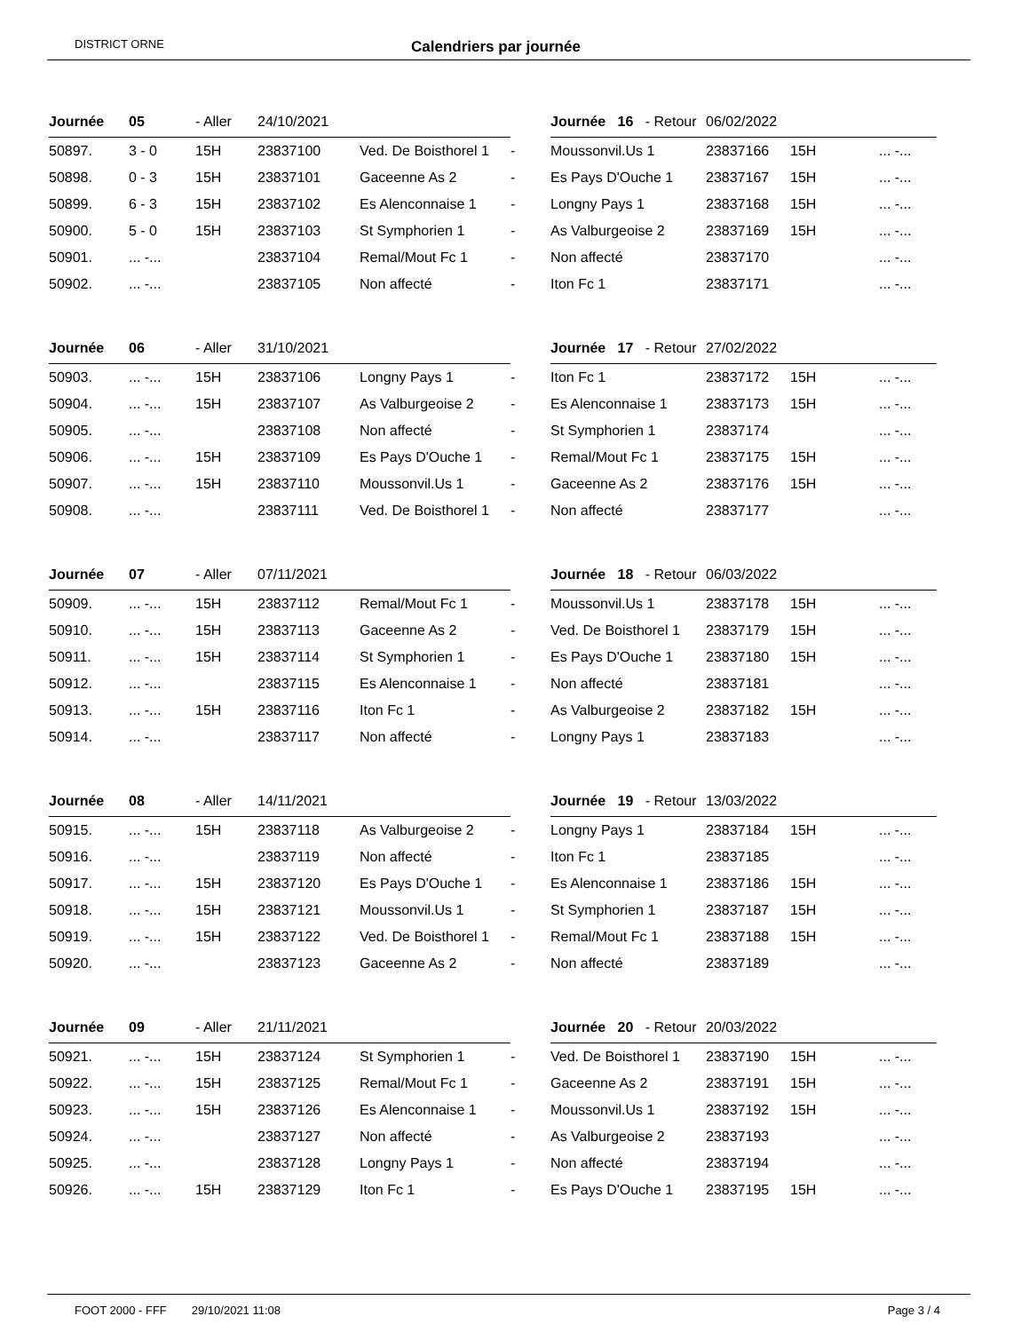DISTRICT ORNE Calendriers par journée
| Journée | 05 | - Aller | 24/10/2021 | | | Journée 16 - Retour | 06/02/2022 | | |
| --- | --- | --- | --- | --- | --- | --- | --- | --- | --- |
| 50897. | 3 - 0 | 15H | 23837100 | Ved. De Boisthorel 1 | - | Moussonvil.Us 1 | 23837166 | 15H | ... -... |
| 50898. | 0 - 3 | 15H | 23837101 | Gaceenne As 2 | - | Es Pays D'Ouche 1 | 23837167 | 15H | ... -... |
| 50899. | 6 - 3 | 15H | 23837102 | Es Alenconnaise 1 | - | Longny Pays 1 | 23837168 | 15H | ... -... |
| 50900. | 5 - 0 | 15H | 23837103 | St Symphorien 1 | - | As Valburgeoise 2 | 23837169 | 15H | ... -... |
| 50901. | ... -... | | 23837104 | Remal/Mout Fc 1 | - | Non affecté | 23837170 | | ... -... |
| 50902. | ... -... | | 23837105 | Non affecté | - | Iton Fc 1 | 23837171 | | ... -... |
| Journée | 06 | - Aller | 31/10/2021 | | | Journée 17 - Retour | 27/02/2022 | | |
| --- | --- | --- | --- | --- | --- | --- | --- | --- | --- |
| 50903. | ... -... | 15H | 23837106 | Longny Pays 1 | - | Iton Fc 1 | 23837172 | 15H | ... -... |
| 50904. | ... -... | 15H | 23837107 | As Valburgeoise 2 | - | Es Alenconnaise 1 | 23837173 | 15H | ... -... |
| 50905. | ... -... | | 23837108 | Non affecté | - | St Symphorien 1 | 23837174 | | ... -... |
| 50906. | ... -... | 15H | 23837109 | Es Pays D'Ouche 1 | - | Remal/Mout Fc 1 | 23837175 | 15H | ... -... |
| 50907. | ... -... | 15H | 23837110 | Moussonvil.Us 1 | - | Gaceenne As 2 | 23837176 | 15H | ... -... |
| 50908. | ... -... | | 23837111 | Ved. De Boisthorel 1 | - | Non affecté | 23837177 | | ... -... |
| Journée | 07 | - Aller | 07/11/2021 | | | Journée 18 - Retour | 06/03/2022 | | |
| --- | --- | --- | --- | --- | --- | --- | --- | --- | --- |
| 50909. | ... -... | 15H | 23837112 | Remal/Mout Fc 1 | - | Moussonvil.Us 1 | 23837178 | 15H | ... -... |
| 50910. | ... -... | 15H | 23837113 | Gaceenne As 2 | - | Ved. De Boisthorel 1 | 23837179 | 15H | ... -... |
| 50911. | ... -... | 15H | 23837114 | St Symphorien 1 | - | Es Pays D'Ouche 1 | 23837180 | 15H | ... -... |
| 50912. | ... -... | | 23837115 | Es Alenconnaise 1 | - | Non affecté | 23837181 | | ... -... |
| 50913. | ... -... | 15H | 23837116 | Iton Fc 1 | - | As Valburgeoise 2 | 23837182 | 15H | ... -... |
| 50914. | ... -... | | 23837117 | Non affecté | - | Longny Pays 1 | 23837183 | | ... -... |
| Journée | 08 | - Aller | 14/11/2021 | | | Journée 19 - Retour | 13/03/2022 | | |
| --- | --- | --- | --- | --- | --- | --- | --- | --- | --- |
| 50915. | ... -... | 15H | 23837118 | As Valburgeoise 2 | - | Longny Pays 1 | 23837184 | 15H | ... -... |
| 50916. | ... -... | | 23837119 | Non affecté | - | Iton Fc 1 | 23837185 | | ... -... |
| 50917. | ... -... | 15H | 23837120 | Es Pays D'Ouche 1 | - | Es Alenconnaise 1 | 23837186 | 15H | ... -... |
| 50918. | ... -... | 15H | 23837121 | Moussonvil.Us 1 | - | St Symphorien 1 | 23837187 | 15H | ... -... |
| 50919. | ... -... | 15H | 23837122 | Ved. De Boisthorel 1 | - | Remal/Mout Fc 1 | 23837188 | 15H | ... -... |
| 50920. | ... -... | | 23837123 | Gaceenne As 2 | - | Non affecté | 23837189 | | ... -... |
| Journée | 09 | - Aller | 21/11/2021 | | | Journée 20 - Retour | 20/03/2022 | | |
| --- | --- | --- | --- | --- | --- | --- | --- | --- | --- |
| 50921. | ... -... | 15H | 23837124 | St Symphorien 1 | - | Ved. De Boisthorel 1 | 23837190 | 15H | ... -... |
| 50922. | ... -... | 15H | 23837125 | Remal/Mout Fc 1 | - | Gaceenne As 2 | 23837191 | 15H | ... -... |
| 50923. | ... -... | 15H | 23837126 | Es Alenconnaise 1 | - | Moussonvil.Us 1 | 23837192 | 15H | ... -... |
| 50924. | ... -... | | 23837127 | Non affecté | - | As Valburgeoise 2 | 23837193 | | ... -... |
| 50925. | ... -... | | 23837128 | Longny Pays 1 | - | Non affecté | 23837194 | | ... -... |
| 50926. | ... -... | 15H | 23837129 | Iton Fc 1 | - | Es Pays D'Ouche 1 | 23837195 | 15H | ... -... |
FOOT 2000 - FFF 29/10/2021 11:08 Page 3 / 4